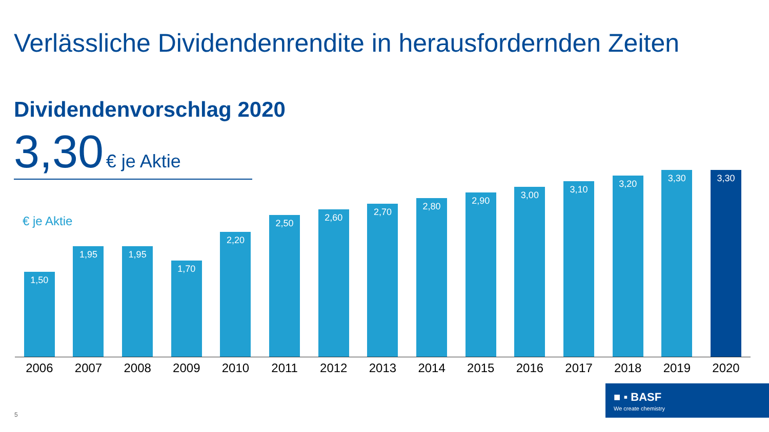Verlässliche Dividendenrendite in herausfordernden Zeiten
Dividendenvorschlag 2020
3,30 € je Aktie
€ je Aktie
1,50
1,95
1,95
1,70
2,20
2,50
2,60
2,70
2,80
2,90
3,00
3,10
3,20
3,30
3,30
2006 2007 2008 2009 2010 2011 2012 2013 2014 2015 2016 2017 2018 2019 2020
■ ▪ BASF
We create chemistry
5